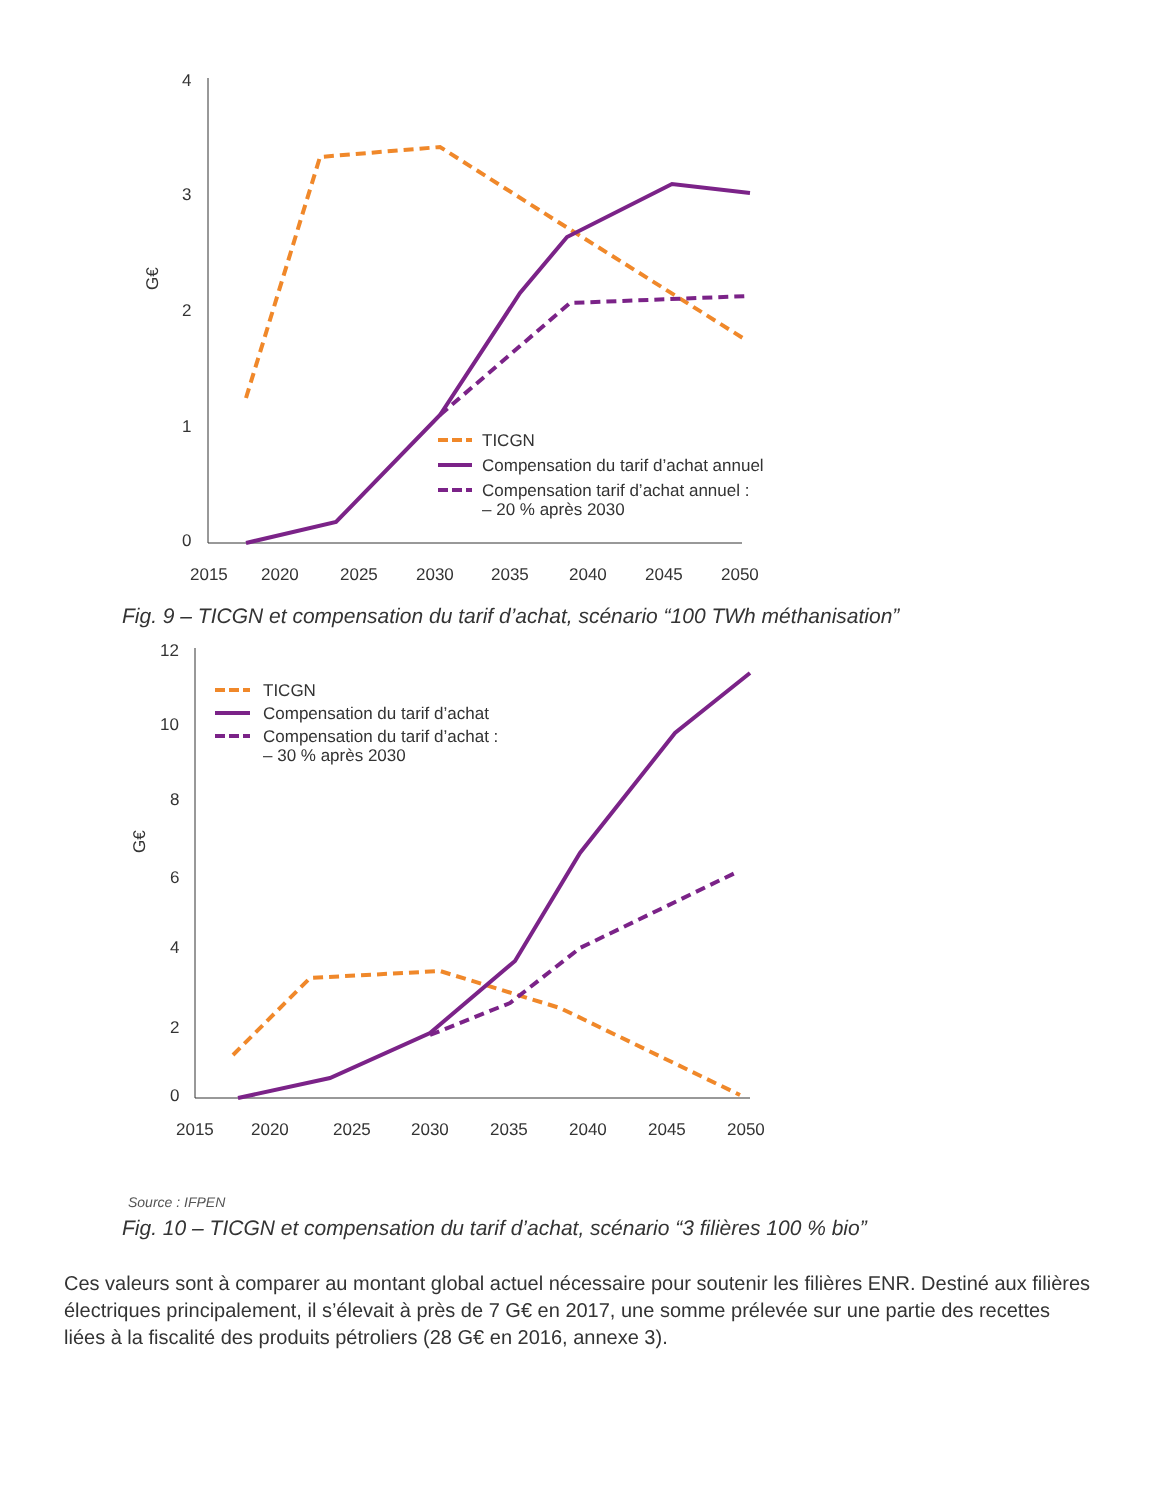4
3
2
1
0
G€
2015
2020
2025
2030
2035
2040
2045
2050
TICGN
Compensation du tarif d’achat annuel
Compensation tarif d’achat annuel :
– 20 % après 2030
Fig. 9 – TICGN et compensation du tarif d’achat, scénario “100 TWh méthanisation”
12
10
8
6
4
2
0
G€
2015
2020
2025
2030
2035
2040
2045
2050
TICGN
Compensation du tarif d’achat
Compensation du tarif d’achat :
– 30 % après 2030
Source : IFPEN
Fig. 10 – TICGN et compensation du tarif d’achat, scénario “3 filières 100 % bio”
Ces valeurs sont à comparer au montant global actuel nécessaire pour soutenir les filières ENR. Destiné aux filières électriques principalement, il s’élevait à près de 7 G€ en 2017, une somme prélevée sur une partie des recettes liées à la fiscalité des produits pétroliers (28 G€ en 2016, annexe 3).